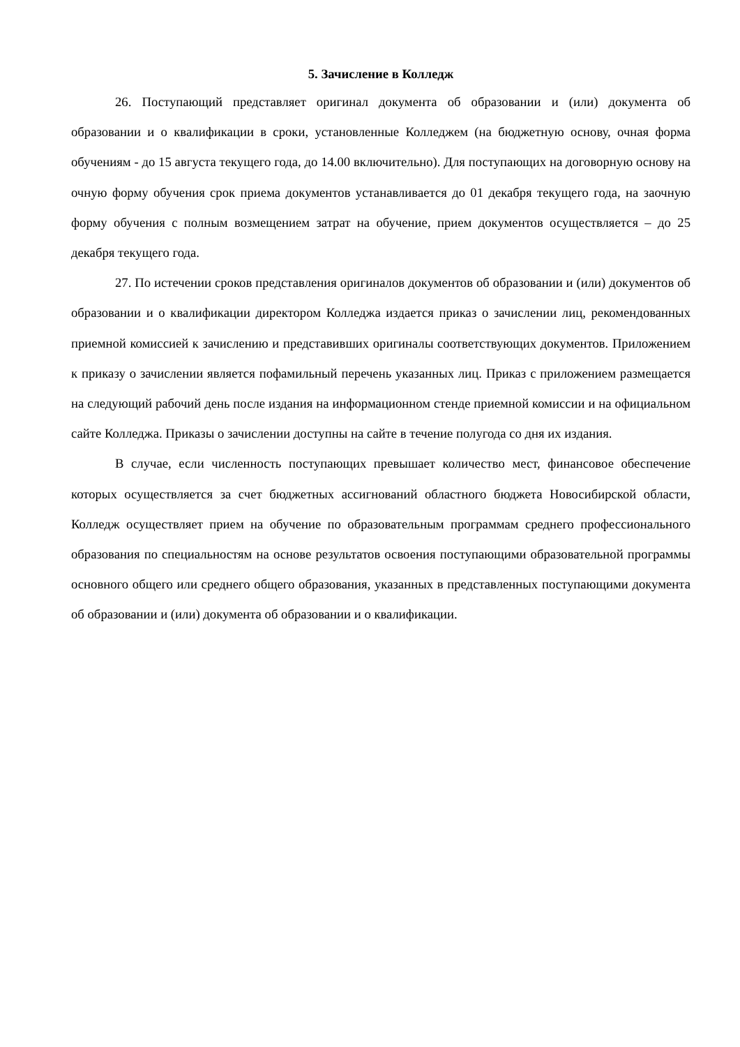5. Зачисление в Колледж
26. Поступающий представляет оригинал документа об образовании и (или) документа об образовании и о квалификации в сроки, установленные Колледжем (на бюджетную основу, очная форма обучениям - до 15 августа текущего года, до 14.00 включительно). Для поступающих на договорную основу на очную форму обучения срок приема документов устанавливается до 01 декабря текущего года, на заочную форму обучения с полным возмещением затрат на обучение, прием документов осуществляется – до 25 декабря текущего года.
27. По истечении сроков представления оригиналов документов об образовании и (или) документов об образовании и о квалификации директором Колледжа издается приказ о зачислении лиц, рекомендованных приемной комиссией к зачислению и представивших оригиналы соответствующих документов. Приложением к приказу о зачислении является пофамильный перечень указанных лиц. Приказ с приложением размещается на следующий рабочий день после издания на информационном стенде приемной комиссии и на официальном сайте Колледжа. Приказы о зачислении доступны на сайте в течение полугода со дня их издания.
В случае, если численность поступающих превышает количество мест, финансовое обеспечение которых осуществляется за счет бюджетных ассигнований областного бюджета Новосибирской области, Колледж осуществляет прием на обучение по образовательным программам среднего профессионального образования по специальностям на основе результатов освоения поступающими образовательной программы основного общего или среднего общего образования, указанных в представленных поступающими документа об образовании и (или) документа об образовании и о квалификации.